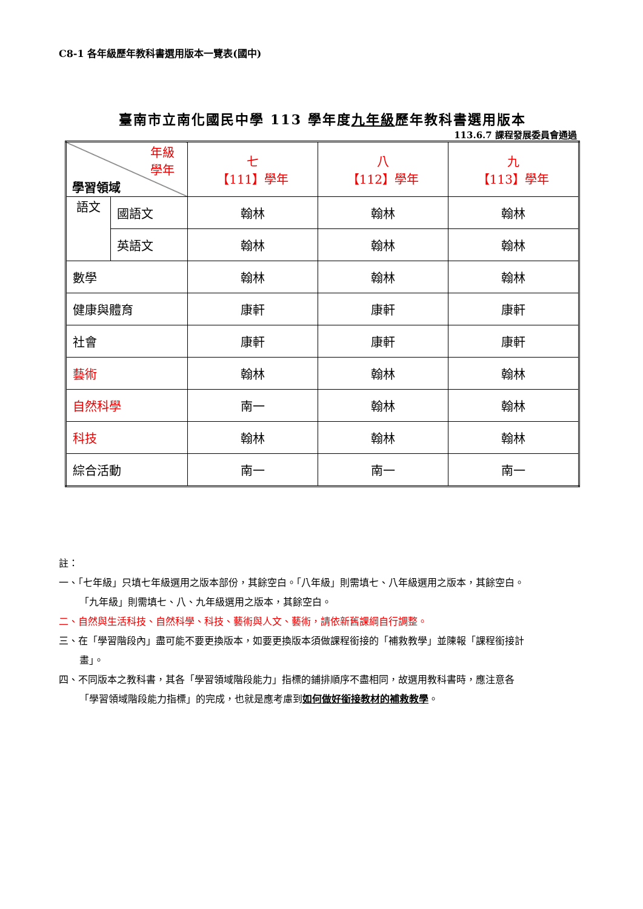C8-1 各年級歷年教科書選用版本一覽表(國中)
臺南市立南化國民中學 113 學年度九年級歷年教科書選用版本
113.6.7 課程發展委員會通過
| 年級 學年 學習領域 | | 七 【111】學年 | 八 【112】學年 | 九 【113】學年 |
| 語文 | 國語文 | 翰林 | 翰林 | 翰林 |
| | 英語文 | 翰林 | 翰林 | 翰林 |
| 數學 | | 翰林 | 翰林 | 翰林 |
| 健康與體育 | | 康軒 | 康軒 | 康軒 |
| 社會 | | 康軒 | 康軒 | 康軒 |
| 藝術 | | 翰林 | 翰林 | 翰林 |
| 自然科學 | | 南一 | 翰林 | 翰林 |
| 科技 | | 翰林 | 翰林 | 翰林 |
| 綜合活動 | | 南一 | 南一 | 南一 |
註：
一、「七年級」只填七年級選用之版本部份，其餘空白。「八年級」則需填七、八年級選用之版本，其餘空白。
「九年級」則需填七、八、九年級選用之版本，其餘空白。
二、自然與生活科技、自然科學、科技、藝術與人文、藝術，請依新舊課綱自行調整。
三、在「學習階段內」盡可能不要更換版本，如要更換版本須做課程銜接的「補救教學」並陳報「課程銜接計
畫」。
四、不同版本之教科書，其各「學習領域階段能力」指標的鋪排順序不盡相同，故選用教科書時，應注意各
「學習領域階段能力指標」的完成，也就是應考慮到如何做好銜接教材的補救教學。